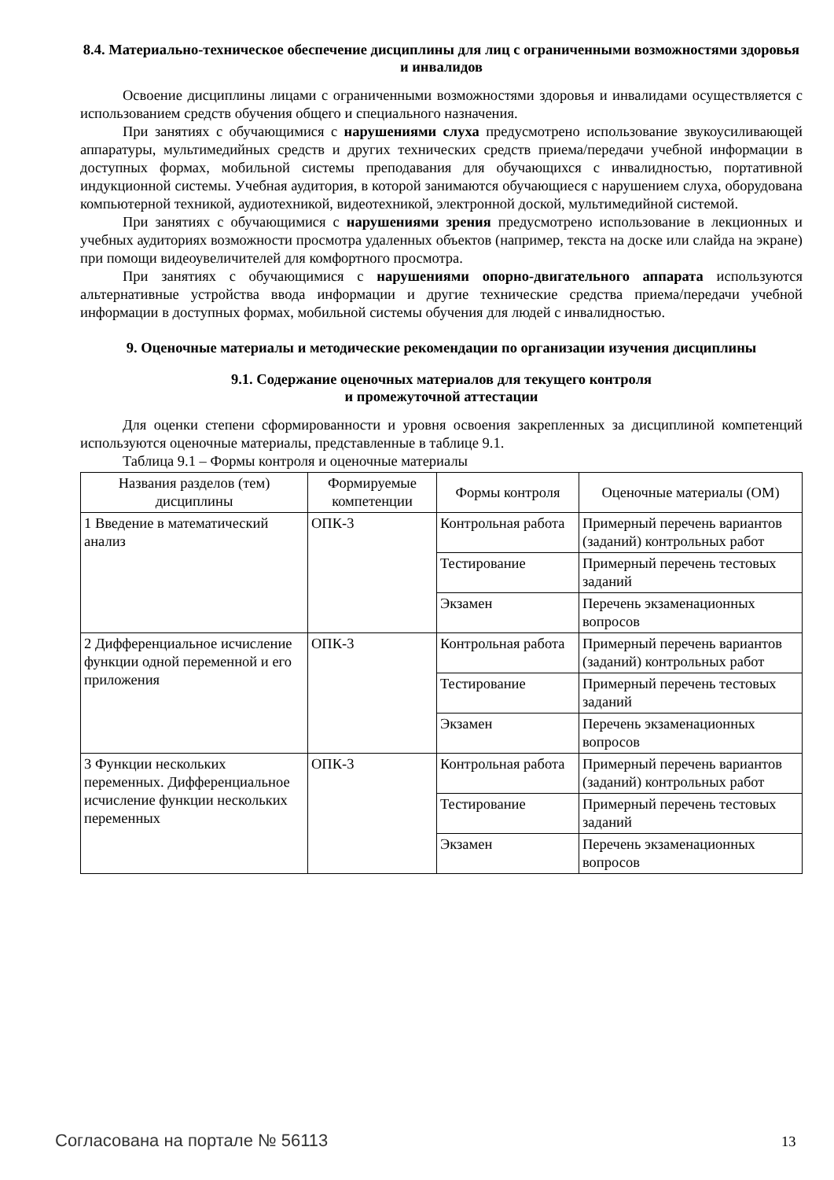8.4. Материально-техническое обеспечение дисциплины для лиц с ограниченными возможностями здоровья и инвалидов
Освоение дисциплины лицами с ограниченными возможностями здоровья и инвалидами осуществляется с использованием средств обучения общего и специального назначения.
При занятиях с обучающимися с нарушениями слуха предусмотрено использование звукоусиливающей аппаратуры, мультимедийных средств и других технических средств приема/передачи учебной информации в доступных формах, мобильной системы преподавания для обучающихся с инвалидностью, портативной индукционной системы. Учебная аудитория, в которой занимаются обучающиеся с нарушением слуха, оборудована компьютерной техникой, аудиотехникой, видеотехникой, электронной доской, мультимедийной системой.
При занятиях с обучающимися с нарушениями зрения предусмотрено использование в лекционных и учебных аудиториях возможности просмотра удаленных объектов (например, текста на доске или слайда на экране) при помощи видеоувеличителей для комфортного просмотра.
При занятиях с обучающимися с нарушениями опорно-двигательного аппарата используются альтернативные устройства ввода информации и другие технические средства приема/передачи учебной информации в доступных формах, мобильной системы обучения для людей с инвалидностью.
9. Оценочные материалы и методические рекомендации по организации изучения дисциплины
9.1. Содержание оценочных материалов для текущего контроля
и промежуточной аттестации
Для оценки степени сформированности и уровня освоения закрепленных за дисциплиной компетенций используются оценочные материалы, представленные в таблице 9.1.
Таблица 9.1 – Формы контроля и оценочные материалы
| Названия разделов (тем) дисциплины | Формируемые компетенции | Формы контроля | Оценочные материалы (ОМ) |
| --- | --- | --- | --- |
| 1 Введение в математический анализ | ОПК-3 | Контрольная работа | Примерный перечень вариантов (заданий) контрольных работ |
| | | Тестирование | Примерный перечень тестовых заданий |
| | | Экзамен | Перечень экзаменационных вопросов |
| 2 Дифференциальное исчисление функции одной переменной и его приложения | ОПК-3 | Контрольная работа | Примерный перечень вариантов (заданий) контрольных работ |
| | | Тестирование | Примерный перечень тестовых заданий |
| | | Экзамен | Перечень экзаменационных вопросов |
| 3 Функции нескольких переменных. Дифференциальное исчисление функции нескольких переменных | ОПК-3 | Контрольная работа | Примерный перечень вариантов (заданий) контрольных работ |
| | | Тестирование | Примерный перечень тестовых заданий |
| | | Экзамен | Перечень экзаменационных вопросов |
Согласована на портале № 56113 13